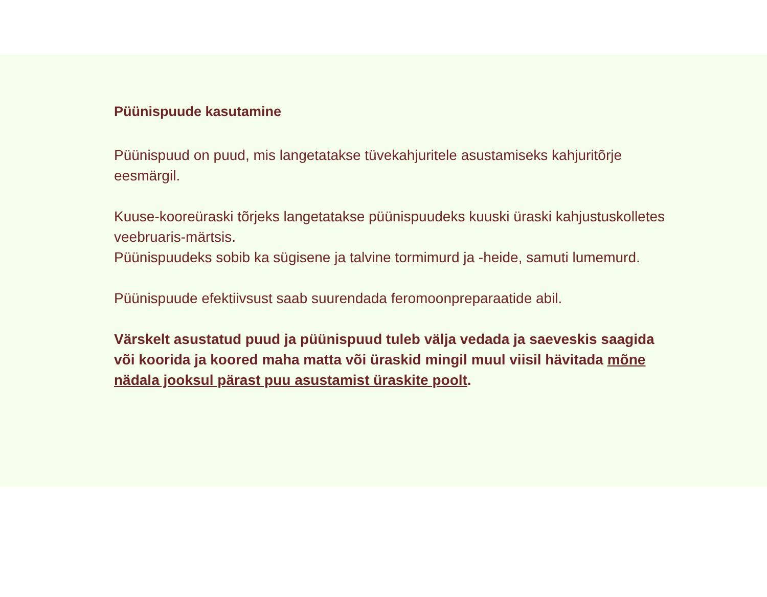Püünispuude kasutamine
Püünispuud on puud, mis langetatakse tüvekahjuritele asustamiseks kahjuritõrje eesmärgil.
Kuuse-kooreüraski tõrjeks langetatakse püünispuudeks kuuski üraski kahjustuskolletes veebruaris-märtsis.
Püünispuudeks sobib ka sügisene ja talvine tormimurd ja -heide, samuti lumemurd.
Püünispuude efektiivsust saab suurendada feromoonpreparaatide abil.
Värskelt asustatud puud ja püünispuud tuleb välja vedada ja saeveskis saagida või koorida ja koored maha matta või üraskid mingil muul viisil hävitada mõne nädala jooksul pärast puu asustamist üraskite poolt.